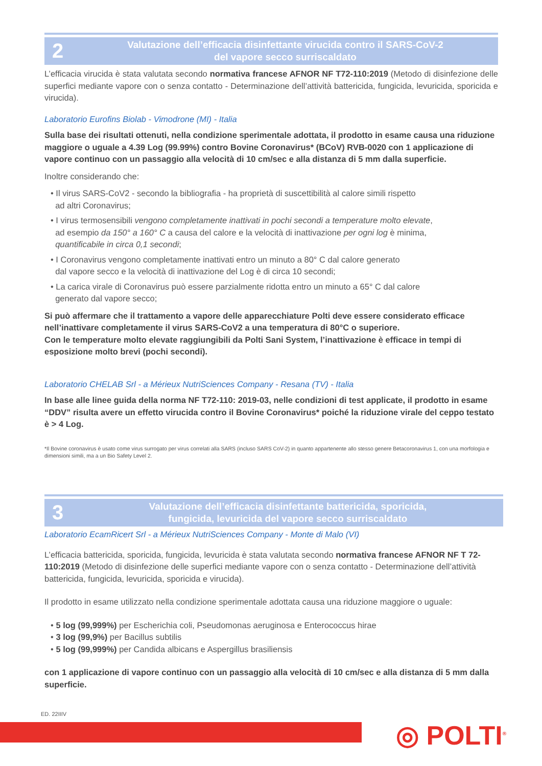2
Valutazione dell’efficacia disinfettante virucida contro il SARS-CoV-2
del vapore secco surriscaldato
L’efficacia virucida è stata valutata secondo normativa francese AFNOR NF T72-110:2019 (Metodo di disinfezione delle superfici mediante vapore con o senza contatto - Determinazione dell’attività battericida, fungicida, levuricida, sporicida e virucida).
Laboratorio Eurofins Biolab - Vimodrone (MI) - Italia
Sulla base dei risultati ottenuti, nella condizione sperimentale adottata, il prodotto in esame causa una riduzione maggiore o uguale a 4.39 Log (99.99%) contro Bovine Coronavirus* (BCoV) RVB-0020 con 1 applicazione di vapore continuo con un passaggio alla velocità di 10 cm/sec e alla distanza di 5 mm dalla superficie.
Inoltre considerando che:
• Il virus SARS-CoV2 - secondo la bibliografia - ha proprietà di suscettibilità al calore simili rispetto
ad altri Coronavirus;
• I virus termosensibili vengono completamente inattivati in pochi secondi a temperature molto elevate,
ad esempio da 150° a 160° C a causa del calore e la velocità di inattivazione per ogni log è minima,
quantificabile in circa 0,1 secondi;
• I Coronavirus vengono completamente inattivati entro un minuto a 80° C dal calore generato
dal vapore secco e la velocità di inattivazione del Log è di circa 10 secondi;
• La carica virale di Coronavirus può essere parzialmente ridotta entro un minuto a 65° C dal calore
generato dal vapore secco;
Si può affermare che il trattamento a vapore delle apparecchiature Polti deve essere considerato efficace nell’inattivare completamente il virus SARS-CoV2 a una temperatura di 80°C o superiore.
Con le temperature molto elevate raggiungibili da Polti Sani System, l’inattivazione è efficace in tempi di esposizione molto brevi (pochi secondi).
Laboratorio CHELAB Srl - a Mérieux NutriSciences Company - Resana (TV) - Italia
In base alle linee guida della norma NF T72-110: 2019-03, nelle condizioni di test applicate, il prodotto in esame “DDV” risulta avere un effetto virucida contro il Bovine Coronavirus* poiché la riduzione virale del ceppo testato è > 4 Log.
*Il Bovine coronavirus è usato come virus surrogato per virus correlati alla SARS (incluso SARS CoV-2) in quanto appartenente allo stesso genere Betacoronavirus 1, con una morfologia e dimensioni simili, ma a un Bio Safety Level 2.
3
Valutazione dell’efficacia disinfettante battericida, sporicida,
fungicida, levuricida del vapore secco surriscaldato
Laboratorio EcamRicert Srl - a Mérieux NutriSciences Company - Monte di Malo (VI)
L’efficacia battericida, sporicida, fungicida, levuricida è stata valutata secondo normativa francese AFNOR NF T 72-110:2019 (Metodo di disinfezione delle superfici mediante vapore con o senza contatto - Determinazione dell’attività battericida, fungicida, levuricida, sporicida e virucida).
Il prodotto in esame utilizzato nella condizione sperimentale adottata causa una riduzione maggiore o uguale:
• 5 log (99,999%) per Escherichia coli, Pseudomonas aeruginosa e Enterococcus hirae
• 3 log (99,9%) per Bacillus subtilis
• 5 log (99,999%) per Candida albicans e Aspergillus brasiliensis
con 1 applicazione di vapore continuo con un passaggio alla velocità di 10 cm/sec e alla distanza di 5 mm dalla superficie.
ED. 22IIIV
◎ POLTI<sup>®</sup>